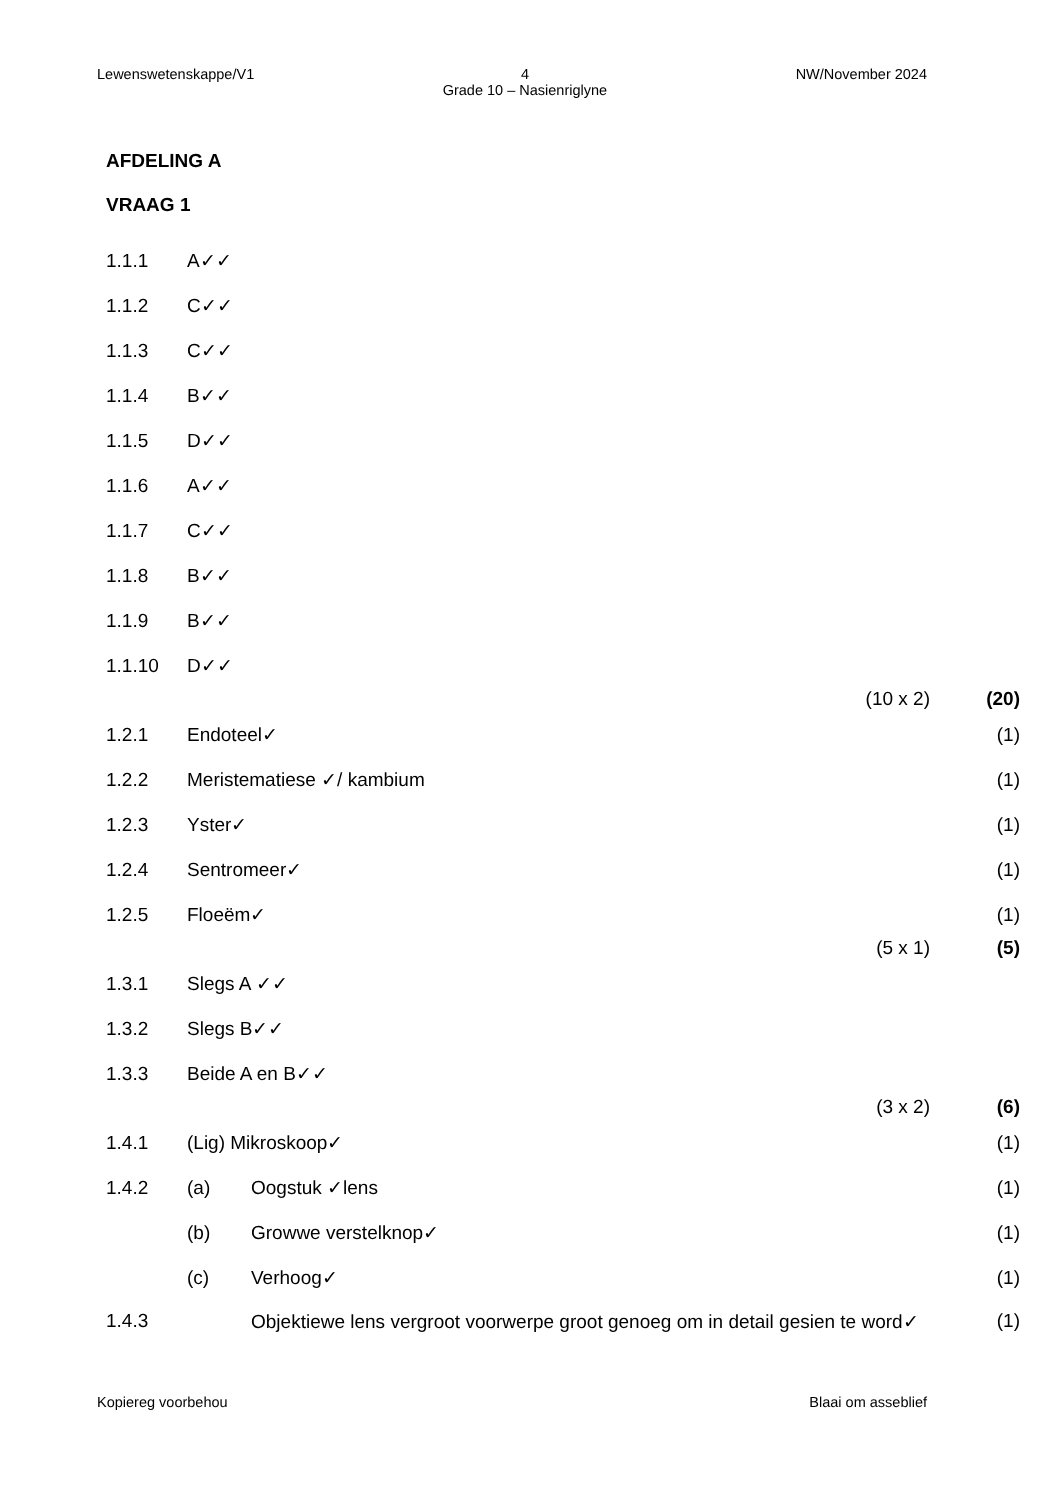Lewenswetenskappe/V1 4
Grade 10 – Nasienriglyne NW/November 2024
AFDELING A
VRAAG 1
| 1.1.1 | A✓✓ | | | |
| 1.1.2 | C✓✓ | | | |
| 1.1.3 | C✓✓ | | | |
| 1.1.4 | B✓✓ | | | |
| 1.1.5 | D✓✓ | | | |
| 1.1.6 | A✓✓ | | | |
| 1.1.7 | C✓✓ | | | |
| 1.1.8 | B✓✓ | | | |
| 1.1.9 | B✓✓ | | | |
| 1.1.10 | D✓✓ | | | |
| | | | (10 x 2) | (20) |
| 1.2.1 | Endoteel✓ | | | (1) |
| 1.2.2 | Meristematiese ✓/ kambium | | | (1) |
| 1.2.3 | Yster✓ | | | (1) |
| 1.2.4 | Sentromeer✓ | | | (1) |
| 1.2.5 | Floeëm✓ | | | (1) |
| | | | (5 x 1) | (5) |
| 1.3.1 | Slegs A ✓✓ | | | |
| 1.3.2 | Slegs B✓✓ | | | |
| 1.3.3 | Beide A en B✓✓ | | | |
| | | | (3 x 2) | (6) |
| 1.4.1 | (Lig) Mikroskoop✓ | | | (1) |
| 1.4.2 | (a) | Oogstuk ✓lens | | (1) |
| | (b) | Growwe verstelknop✓ | | (1) |
| | (c) | Verhoog✓ | | (1) |
| 1.4.3 | | Objektiewe lens vergroot voorwerpe groot genoeg om in detail gesien te word✓ | | (1) |
Kopiereg voorbehou Blaai om asseblief